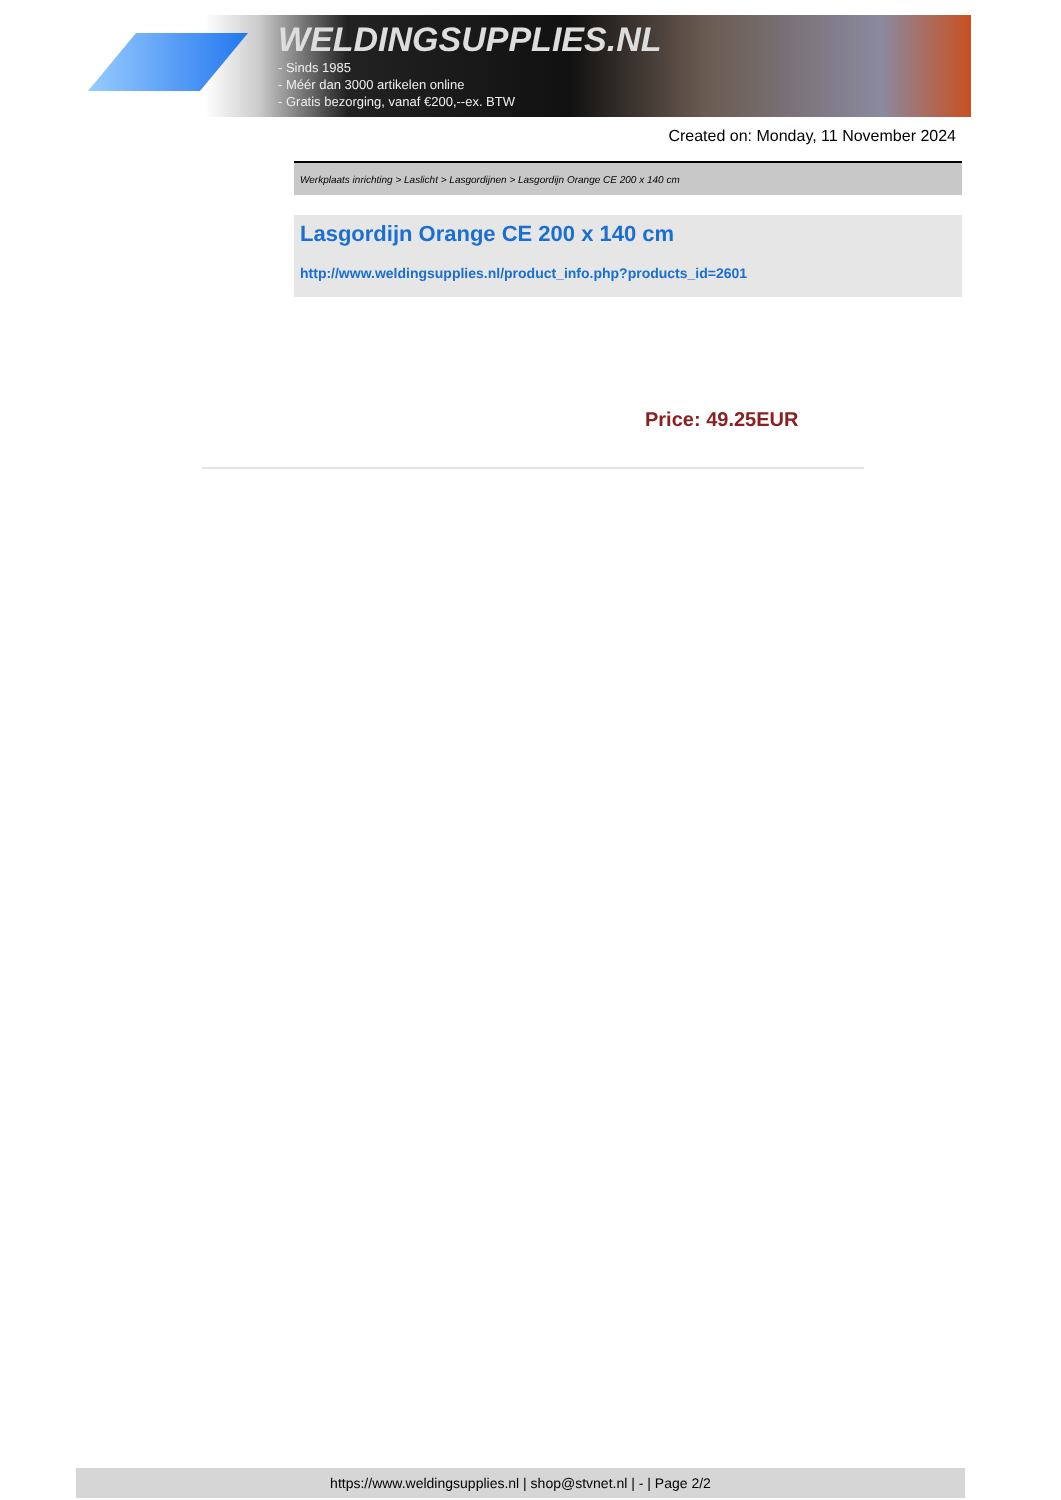WELDINGSUPPLIES.NL
- Sinds 1985
- Méér dan 3000 artikelen online
- Gratis bezorging, vanaf €200,--ex. BTW
Created on: Monday, 11 November 2024
Werkplaats inrichting > Laslicht > Lasgordijnen > Lasgordijn Orange CE 200 x 140 cm
Lasgordijn Orange CE 200 x 140 cm
http://www.weldingsupplies.nl/product_info.php?products_id=2601
Price: 49.25EUR
https://www.weldingsupplies.nl | shop@stvnet.nl | - | Page 2/2